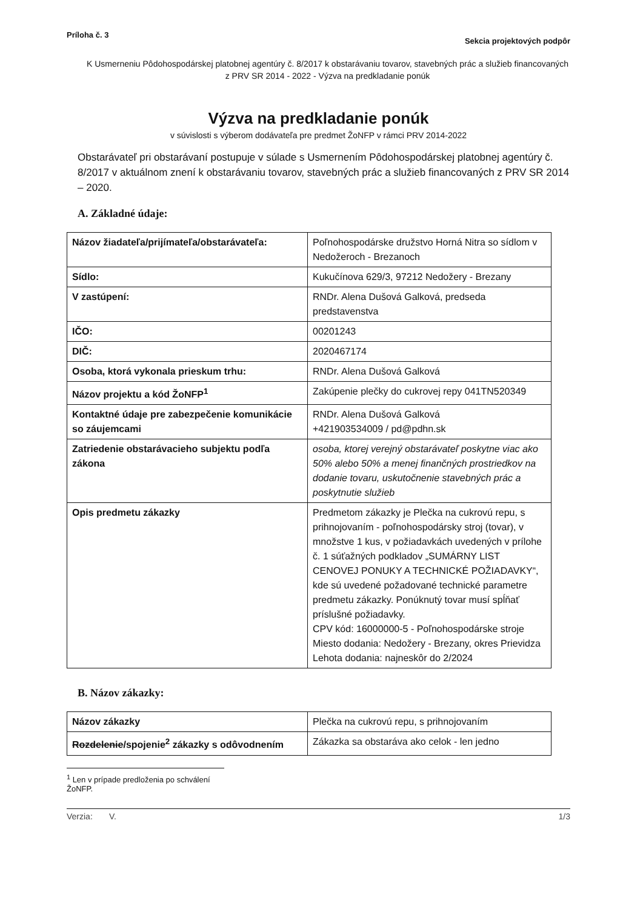Príloha č. 3 Sekcia projektových podpôr
K Usmerneniu Pôdohospodárskej platobnej agentúry č. 8/2017 k obstarávaniu tovarov, stavebných prác a služieb financovaných z PRV SR 2014 - 2022 - Výzva na predkladanie ponúk
Výzva na predkladanie ponúk
v súvislosti s výberom dodávateľa pre predmet ŽoNFP v rámci PRV 2014-2022
Obstarávateľ pri obstarávaní postupuje v súlade s Usmernením Pôdohospodárskej platobnej agentúry č. 8/2017 v aktuálnom znení k obstarávaniu tovarov, stavebných prác a služieb financovaných z PRV SR 2014 – 2020.
A. Základné údaje:
| Názov žiadateľa/prijímateľa/obstarávateľa: | Poľnohospodárske družstvo Horná Nitra so sídlom v Nedožeroch - Brezanoch |
| Sídlo: | Kukučínova 629/3, 97212 Nedožery - Brezany |
| V zastúpení: | RNDr. Alena Dušová Galková, predseda predstavenstva |
| IČO: | 00201243 |
| DIČ: | 2020467174 |
| Osoba, ktorá vykonala prieskum trhu: | RNDr. Alena Dušová Galková |
| Názov projektu a kód ŽoNFP<sup>1</sup> | Zakúpenie plečky do cukrovej repy 041TN520349 |
| Kontaktné údaje pre zabezpečenie komunikácie so záujemcami | RNDr. Alena Dušová Galková +421903534009 / pd@pdhn.sk |
| Zatriedenie obstarávacieho subjektu podľa zákona | osoba, ktorej verejný obstarávateľ poskytne viac ako 50% alebo 50% a menej finančných prostriedkov na dodanie tovaru, uskutočnenie stavebných prác a poskytnutie služieb |
| Opis predmetu zákazky | Predmetom zákazky je Plečka na cukrovú repu, s prihnojovaním - poľnohospodársky stroj (tovar), v množstve 1 kus, v požiadavkách uvedených v prílohe č. 1 súťažných podkladov „SUMÁRNY LIST CENOVEJ PONUKY A TECHNICKÉ POŽIADAVKY“, kde sú uvedené požadované technické parametre predmetu zákazky. Ponúknutý tovar musí spĺňať príslušné požiadavky. CPV kód: 16000000-5 - Poľnohospodárske stroje Miesto dodania: Nedožery - Brezany, okres Prievidza Lehota dodania: najneskôr do 2/2024 |
B. Názov zákazky:
| Názov zákazky | Plečka na cukrovú repu, s prihnojovaním |
| Rozdelenie /spojenie<sup>2</sup> zákazky s odôvodnením | Zákazka sa obstaráva ako celok - len jedno |
<sup>1</sup> Len v prípade predloženia po schválení ŽoNFP.
Verzia: V. 1/3